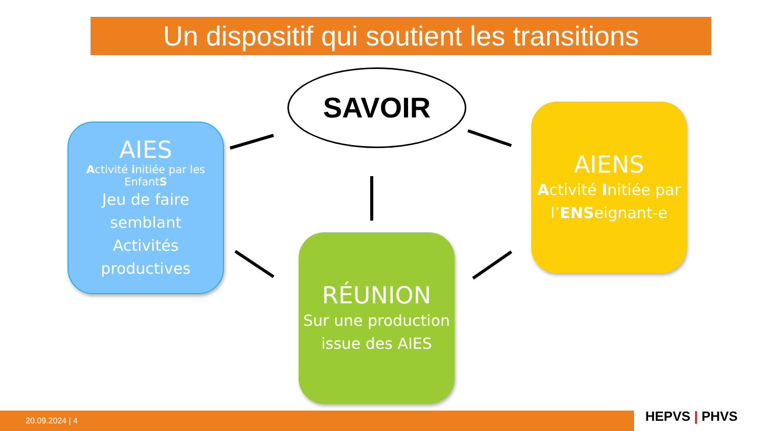Un dispositif qui soutient les transitions
SAVOIR
AIES
Activité initiée par les EnfantS
Jeu de faire semblant
Activités productives
AIENS
Activité Initiée par l’ENSeignant-e
RÉUNION
Sur une production issue des AIES
20.09.2024 | 4 HEPVS | PHVS